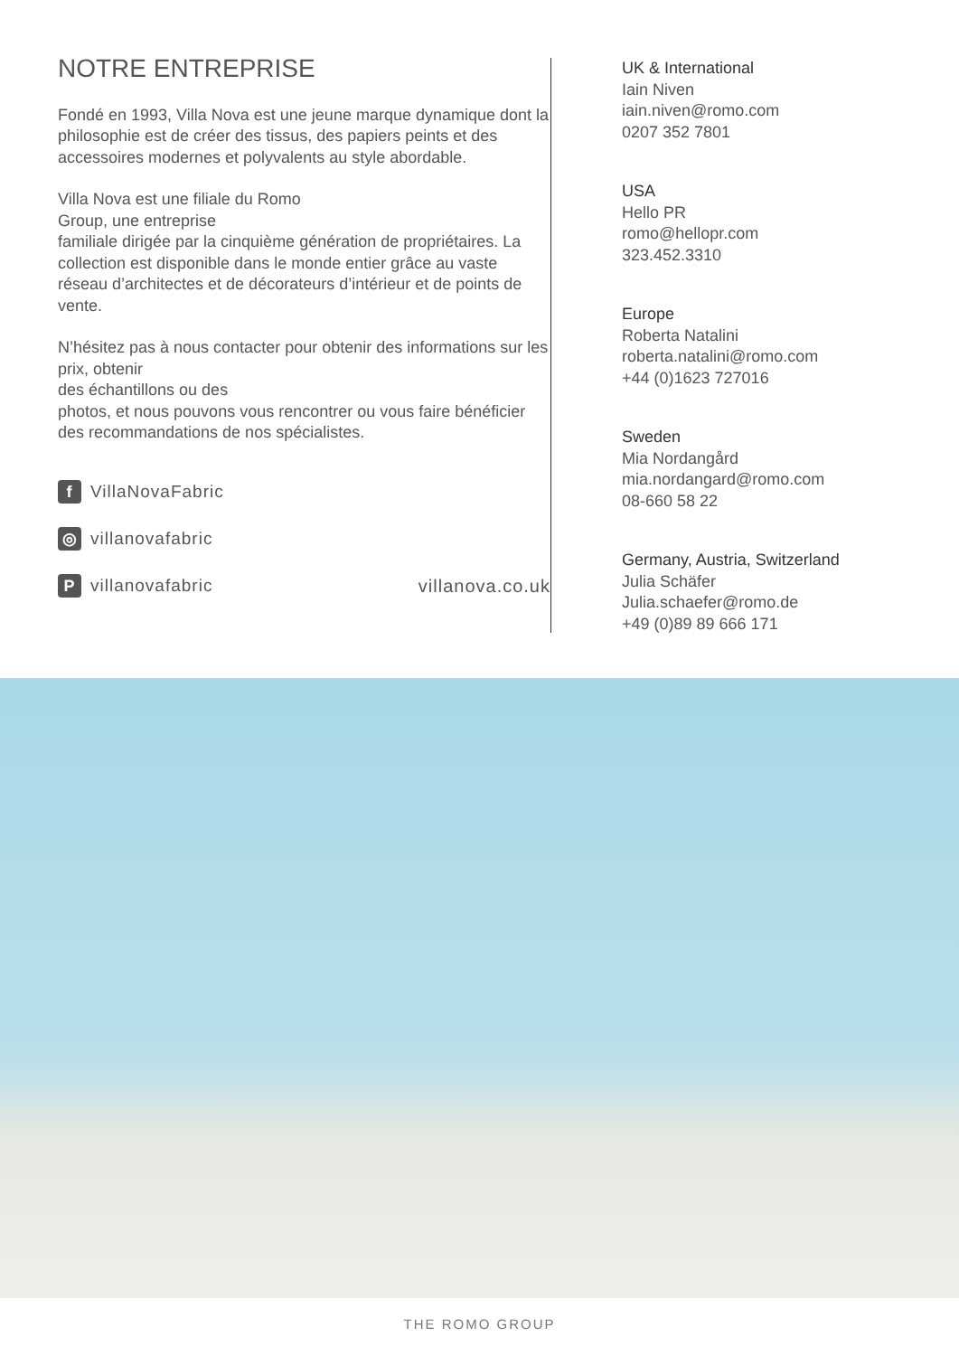NOTRE ENTREPRISE
Fondé en 1993, Villa Nova est une jeune marque dynamique dont la philosophie est de créer des tissus, des papiers peints et des accessoires modernes et polyvalents au style abordable.
Villa Nova est une filiale du Romo
Group, une entreprise
familiale dirigée par la cinquième génération de propriétaires. La collection est disponible dans le monde entier grâce au vaste réseau d’architectes et de décorateurs d’intérieur et de points de vente.
N’hésitez pas à nous contacter pour obtenir des informations sur les prix, obtenir
des échantillons ou des
photos, et nous pouvons vous rencontrer ou vous faire bénéficier des recommandations de nos spécialistes.
f VillaNovaFabric
◎ villanovafabric
Pvillanovafabric
villanova.co.uk
UK & International
Iain Niven
iain.niven@romo.com
0207 352 7801
USA
Hello PR
romo@hellopr.com
323.452.3310
Europe
Roberta Natalini
roberta.natalini@romo.com
+44 (0)1623 727016
Sweden
Mia Nordangård
mia.nordangard@romo.com
08-660 58 22
Germany, Austria, Switzerland
Julia Schäfer
Julia.schaefer@romo.de
+49 (0)89 89 666 171
THE ROMO GROUP